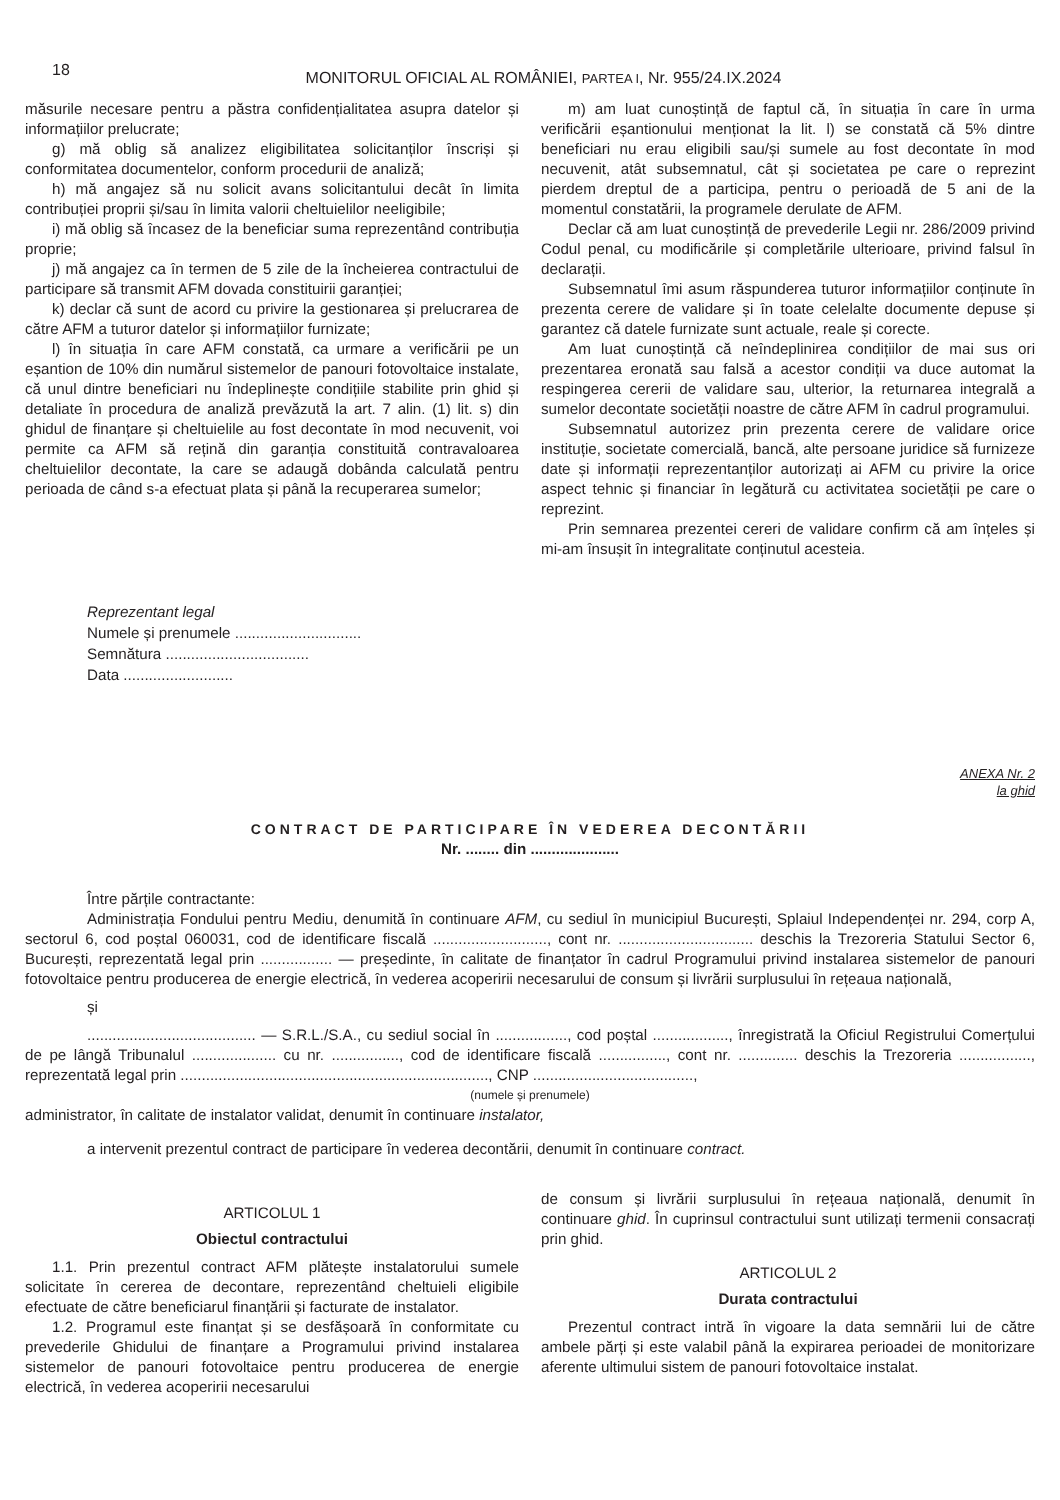18
MONITORUL OFICIAL AL ROMÂNIEI, PARTEA I, Nr. 955/24.IX.2024
măsurile necesare pentru a păstra confidențialitatea asupra datelor și informațiilor prelucrate;
g) mă oblig să analizez eligibilitatea solicitanților înscriși și conformitatea documentelor, conform procedurii de analiză;
h) mă angajez să nu solicit avans solicitantului decât în limita contribuției proprii și/sau în limita valorii cheltuielilor neeligibile;
i) mă oblig să încasez de la beneficiar suma reprezentând contribuția proprie;
j) mă angajez ca în termen de 5 zile de la încheierea contractului de participare să transmit AFM dovada constituirii garanției;
k) declar că sunt de acord cu privire la gestionarea și prelucrarea de către AFM a tuturor datelor și informațiilor furnizate;
l) în situația în care AFM constată, ca urmare a verificării pe un eșantion de 10% din numărul sistemelor de panouri fotovoltaice instalate, că unul dintre beneficiari nu îndeplinește condițiile stabilite prin ghid și detaliate în procedura de analiză prevăzută la art. 7 alin. (1) lit. s) din ghidul de finanțare și cheltuielile au fost decontate în mod necuvenit, voi permite ca AFM să rețină din garanția constituită contravaloarea cheltuielilor decontate, la care se adaugă dobânda calculată pentru perioada de când s-a efectuat plata și până la recuperarea sumelor;
m) am luat cunoștință de faptul că, în situația în care în urma verificării eșantionului menționat la lit. l) se constată că 5% dintre beneficiari nu erau eligibili sau/și sumele au fost decontate în mod necuvenit, atât subsemnatul, cât și societatea pe care o reprezint pierdem dreptul de a participa, pentru o perioadă de 5 ani de la momentul constatării, la programele derulate de AFM.
Declar că am luat cunoștință de prevederile Legii nr. 286/2009 privind Codul penal, cu modificările și completările ulterioare, privind falsul în declarații.
Subsemnatul îmi asum răspunderea tuturor informațiilor conținute în prezenta cerere de validare și în toate celelalte documente depuse și garantez că datele furnizate sunt actuale, reale și corecte.
Am luat cunoștință că neîndeplinirea condițiilor de mai sus ori prezentarea eronată sau falsă a acestor condiții va duce automat la respingerea cererii de validare sau, ulterior, la returnarea integrală a sumelor decontate societății noastre de către AFM în cadrul programului.
Subsemnatul autorizez prin prezenta cerere de validare orice instituție, societate comercială, bancă, alte persoane juridice să furnizeze date și informații reprezentanților autorizați ai AFM cu privire la orice aspect tehnic și financiar în legătură cu activitatea societății pe care o reprezint.
Prin semnarea prezentei cereri de validare confirm că am înțeles și mi-am însușit în integralitate conținutul acesteia.
Reprezentant legal
Numele și prenumele ..............................
Semnătura ..................................
Data ..........................
ANEXA Nr. 2
la ghid
CONTRACT DE PARTICIPARE ÎN VEDEREA DECONTĂRII
Nr. ........ din .....................
Între părțile contractante:
Administrația Fondului pentru Mediu, denumită în continuare AFM, cu sediul în municipiul București, Splaiul Independenței nr. 294, corp A, sectorul 6, cod poștal 060031, cod de identificare fiscală ..........................., cont nr. ................................ deschis la Trezoreria Statului Sector 6, București, reprezentată legal prin ................. — președinte, în calitate de finanțator în cadrul Programului privind instalarea sistemelor de panouri fotovoltaice pentru producerea de energie electrică, în vederea acoperirii necesarului de consum și livrării surplusului în rețeaua națională,
și
........................................ — S.R.L./S.A., cu sediul social în ................., cod poștal .................., înregistrată la Oficiul Registrului Comerțului de pe lângă Tribunalul .................... cu nr. ................, cod de identificare fiscală ................, cont nr. .............. deschis la Trezoreria ................., reprezentată legal prin ........................................................................., CNP ......................................,
(numele și prenumele)
administrator, în calitate de instalator validat, denumit în continuare instalator,
a intervenit prezentul contract de participare în vederea decontării, denumit în continuare contract.
ARTICOLUL 1
Obiectul contractului
1.1. Prin prezentul contract AFM plătește instalatorului sumele solicitate în cererea de decontare, reprezentând cheltuieli eligibile efectuate de către beneficiarul finanțării și facturate de instalator.
1.2. Programul este finanțat și se desfășoară în conformitate cu prevederile Ghidului de finanțare a Programului privind instalarea sistemelor de panouri fotovoltaice pentru producerea de energie electrică, în vederea acoperirii necesarului
de consum și livrării surplusului în rețeaua națională, denumit în continuare ghid. În cuprinsul contractului sunt utilizați termenii consacrați prin ghid.
ARTICOLUL 2
Durata contractului
Prezentul contract intră în vigoare la data semnării lui de către ambele părți și este valabil până la expirarea perioadei de monitorizare aferente ultimului sistem de panouri fotovoltaice instalat.